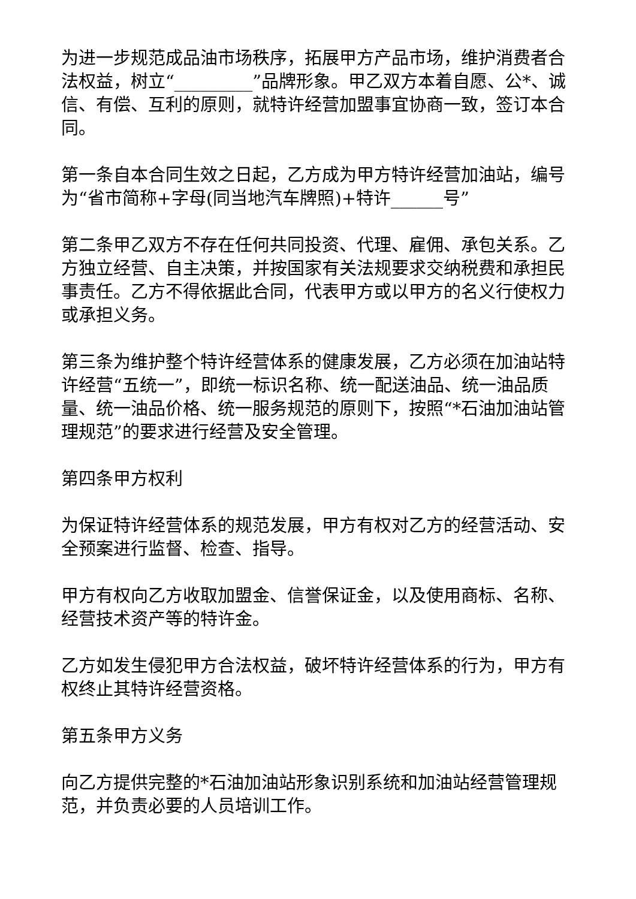为进一步规范成品油市场秩序，拓展甲方产品市场，维护消费者合法权益，树立“_________”品牌形象。甲乙双方本着自愿、公*、诚信、有偿、互利的原则，就特许经营加盟事宜协商一致，签订本合同。
第一条自本合同生效之日起，乙方成为甲方特许经营加油站，编号为“省市简称+字母(同当地汽车牌照)+特许______号”
第二条甲乙双方不存在任何共同投资、代理、雇佣、承包关系。乙方独立经营、自主决策，并按国家有关法规要求交纳税费和承担民事责任。乙方不得依据此合同，代表甲方或以甲方的名义行使权力或承担义务。
第三条为维护整个特许经营体系的健康发展，乙方必须在加油站特许经营“五统一”，即统一标识名称、统一配送油品、统一油品质量、统一油品价格、统一服务规范的原则下，按照“*石油加油站管理规范”的要求进行经营及安全管理。
第四条甲方权利
为保证特许经营体系的规范发展，甲方有权对乙方的经营活动、安全预案进行监督、检查、指导。
甲方有权向乙方收取加盟金、信誉保证金，以及使用商标、名称、经营技术资产等的特许金。
乙方如发生侵犯甲方合法权益，破坏特许经营体系的行为，甲方有权终止其特许经营资格。
第五条甲方义务
向乙方提供完整的*石油加油站形象识别系统和加油站经营管理规范，并负责必要的人员培训工作。